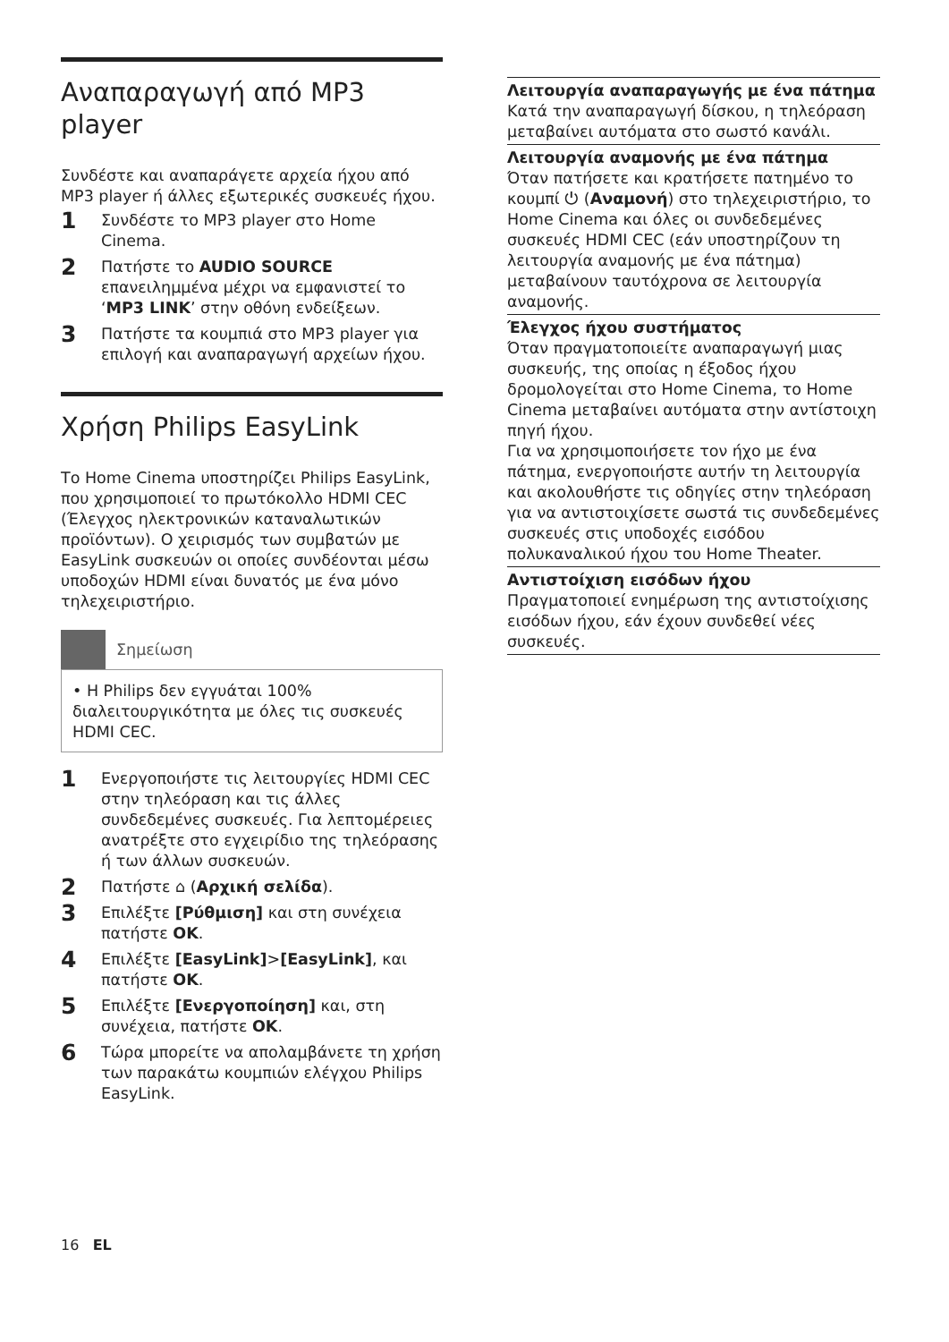Αναπαραγωγή από MP3 player
Συνδέστε και αναπαράγετε αρχεία ήχου από MP3 player ή άλλες εξωτερικές συσκευές ήχου.
1 Συνδέστε το MP3 player στο Home Cinema.
2 Πατήστε το AUDIO SOURCE επανειλημμένα μέχρι να εμφανιστεί το ‘MP3 LINK’ στην οθόνη ενδείξεων.
3 Πατήστε τα κουμπιά στο MP3 player για επιλογή και αναπαραγωγή αρχείων ήχου.
Χρήση Philips EasyLink
Το Home Cinema υποστηρίζει Philips EasyLink, που χρησιμοποιεί το πρωτόκολλο HDMI CEC (Έλεγχος ηλεκτρονικών καταναλωτικών προϊόντων). Ο χειρισμός των συμβατών με EasyLink συσκευών οι οποίες συνδέονται μέσω υποδοχών HDMI είναι δυνατός με ένα μόνο τηλεχειριστήριο.
Σημείωση
• Η Philips δεν εγγυάται 100% διαλειτουργικότητα με όλες τις συσκευές HDMI CEC.
1 Ενεργοποιήστε τις λειτουργίες HDMI CEC στην τηλεόραση και τις άλλες συνδεδεμένες συσκευές. Για λεπτομέρειες ανατρέξτε στο εγχειρίδιο της τηλεόρασης ή των άλλων συσκευών.
2 Πατήστε ⌂ (Αρχική σελίδα).
3 Επιλέξτε [Ρύθμιση] και στη συνέχεια πατήστε OK.
4 Επιλέξτε [EasyLink]>[EasyLink], και πατήστε OK.
5 Επιλέξτε [Ενεργοποίηση] και, στη συνέχεια, πατήστε OK.
6 Τώρα μπορείτε να απολαμβάνετε τη χρήση των παρακάτω κουμπιών ελέγχου Philips EasyLink.
Λειτουργία αναπαραγωγής με ένα πάτημα
Κατά την αναπαραγωγή δίσκου, η τηλεόραση μεταβαίνει αυτόματα στο σωστό κανάλι.
Λειτουργία αναμονής με ένα πάτημα
Όταν πατήσετε και κρατήσετε πατημένο το κουμπί ⏻ (Αναμονή) στο τηλεχειριστήριο, το Home Cinema και όλες οι συνδεδεμένες συσκευές HDMI CEC (εάν υποστηρίζουν τη λειτουργία αναμονής με ένα πάτημα) μεταβαίνουν ταυτόχρονα σε λειτουργία αναμονής.
Έλεγχος ήχου συστήματος
Όταν πραγματοποιείτε αναπαραγωγή μιας συσκευής, της οποίας η έξοδος ήχου δρομολογείται στο Home Cinema, το Home Cinema μεταβαίνει αυτόματα στην αντίστοιχη πηγή ήχου.
Για να χρησιμοποιήσετε τον ήχο με ένα πάτημα, ενεργοποιήστε αυτήν τη λειτουργία και ακολουθήστε τις οδηγίες στην τηλεόραση για να αντιστοιχίσετε σωστά τις συνδεδεμένες συσκευές στις υποδοχές εισόδου πολυκαναλικού ήχου του Home Theater.
Αντιστοίχιση εισόδων ήχου
Πραγματοποιεί ενημέρωση της αντιστοίχισης εισόδων ήχου, εάν έχουν συνδεθεί νέες συσκευές.
16 EL